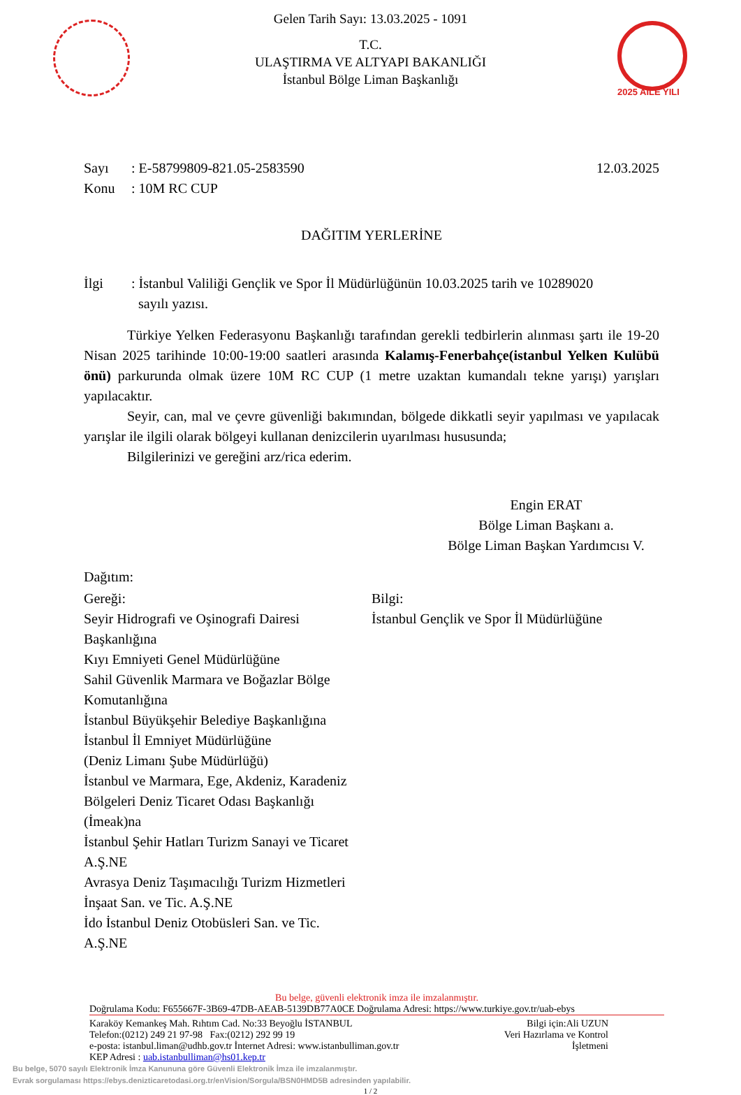2025 AİLE YILI
Gelen Tarih Sayı: 13.03.2025 - 1091
T.C.
ULAŞTIRMA VE ALTYAPI BAKANLIĞI
İstanbul Bölge Liman Başkanlığı
Sayı: E-58799809-821.05-2583590 12.03.2025
Konu: 10M RC CUP
DAĞITIM YERLERİNE
İlgi: İstanbul Valiliği Gençlik ve Spor İl Müdürlüğünün 10.03.2025 tarih ve 10289020
sayılı yazısı.
Türkiye Yelken Federasyonu Başkanlığı tarafından gerekli tedbirlerin alınması şartı ile 19-20 Nisan 2025 tarihinde 10:00-19:00 saatleri arasında Kalamış-Fenerbahçe(istanbul Yelken Kulübü önü) parkurunda olmak üzere 10M RC CUP (1 metre uzaktan kumandalı tekne yarışı) yarışları yapılacaktır.
Seyir, can, mal ve çevre güvenliği bakımından, bölgede dikkatli seyir yapılması ve yapılacak yarışlar ile ilgili olarak bölgeyi kullanan denizcilerin uyarılması hususunda;
Bilgilerinizi ve gereğini arz/rica ederim.
Engin ERAT
Bölge Liman Başkanı a.
Bölge Liman Başkan Yardımcısı V.
Dağıtım:
Gereği:
Seyir Hidrografi ve Oşinografi Dairesi
Başkanlığına
Kıyı Emniyeti Genel Müdürlüğüne
Sahil Güvenlik Marmara ve Boğazlar Bölge
Komutanlığına
İstanbul Büyükşehir Belediye Başkanlığına
İstanbul İl Emniyet Müdürlüğüne
(Deniz Limanı Şube Müdürlüğü)
İstanbul ve Marmara, Ege, Akdeniz, Karadeniz
Bölgeleri Deniz Ticaret Odası Başkanlığı
(İmeak)na
İstanbul Şehir Hatları Turizm Sanayi ve Ticaret
A.Ş.NE
Avrasya Deniz Taşımacılığı Turizm Hizmetleri
İnşaat San. ve Tic. A.Ş.NE
İdo İstanbul Deniz Otobüsleri San. ve Tic.
A.Ş.NE
Bilgi:
İstanbul Gençlik ve Spor İl Müdürlüğüne
Bu belge, güvenli elektronik imza ile imzalanmıştır.
Doğrulama Kodu: F655667F-3B69-47DB-AEAB-5139DB77A0CE Doğrulama Adresi: https://www.turkiye.gov.tr/uab-ebys
Karaköy Kemankeş Mah. Rıhtım Cad. No:33 Beyoğlu İSTANBUL
Telefon:(0212) 249 21 97-98 Fax:(0212) 292 99 19
e-posta: istanbul.liman@udhb.gov.tr İnternet Adresi: www.istanbulliman.gov.tr
KEP Adresi : uab.istanbulliman@hs01.kep.tr
Bilgi için:Ali UZUN
Veri Hazırlama ve Kontrol
İşletmeni
Bu belge, 5070 sayılı Elektronik İmza Kanununa göre Güvenli Elektronik İmza ile imzalanmıştır.
Evrak sorgulaması https://ebys.denizticaretodasi.org.tr/enVision/Sorgula/BSN0HMD5B adresinden yapılabilir.
1 / 2